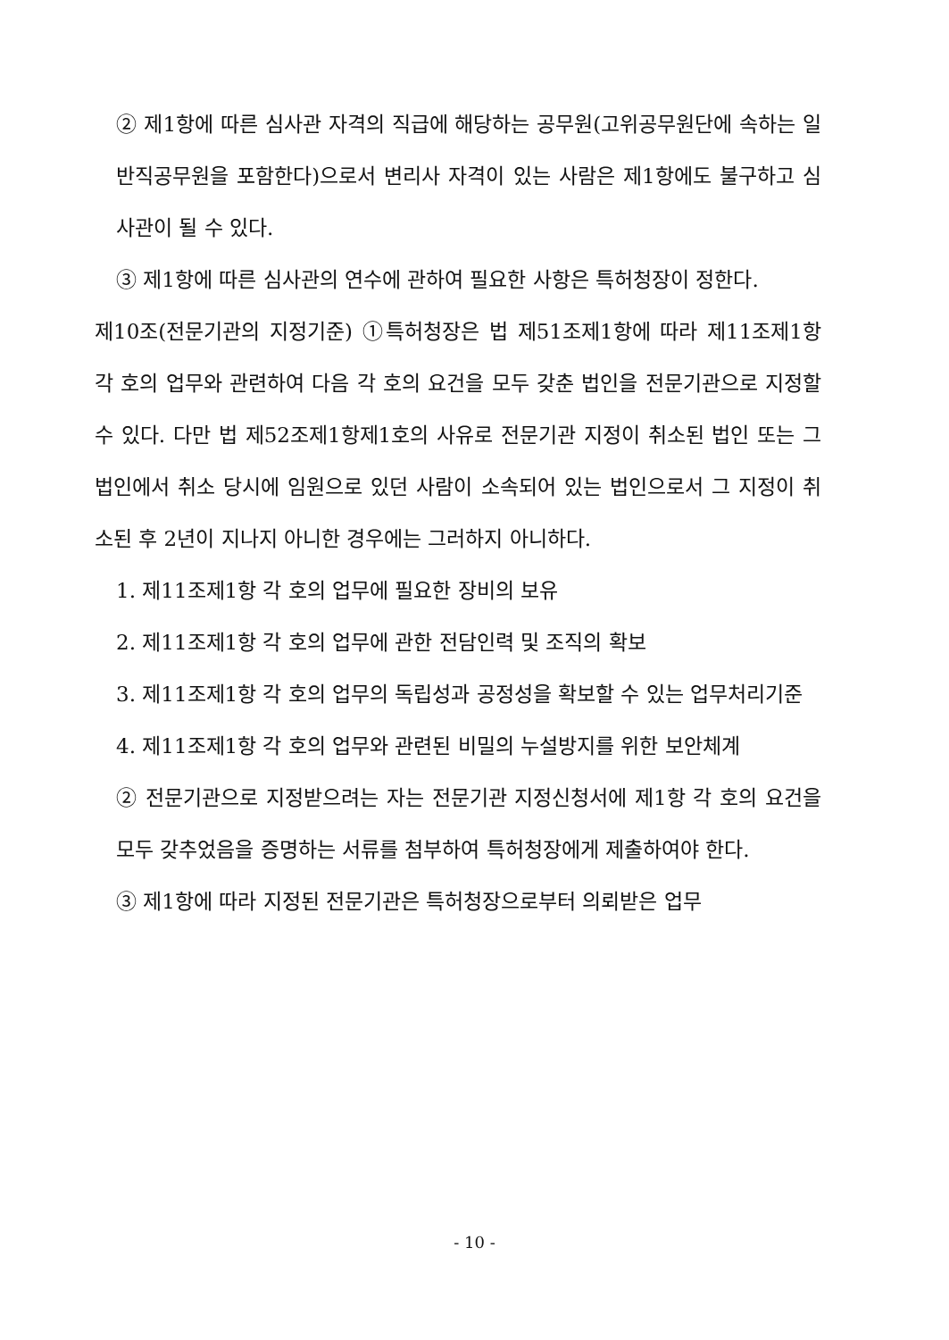② 제1항에 따른 심사관 자격의 직급에 해당하는 공무원(고위공무원단에 속하는 일반직공무원을 포함한다)으로서 변리사 자격이 있는 사람은 제1항에도 불구하고 심사관이 될 수 있다.
③ 제1항에 따른 심사관의 연수에 관하여 필요한 사항은 특허청장이 정한다.
제10조(전문기관의 지정기준) ①특허청장은 법 제51조제1항에 따라 제11조제1항 각 호의 업무와 관련하여 다음 각 호의 요건을 모두 갖춘 법인을 전문기관으로 지정할 수 있다. 다만 법 제52조제1항제1호의 사유로 전문기관 지정이 취소된 법인 또는 그 법인에서 취소 당시에 임원으로 있던 사람이 소속되어 있는 법인으로서 그 지정이 취소된 후 2년이 지나지 아니한 경우에는 그러하지 아니하다.
1. 제11조제1항 각 호의 업무에 필요한 장비의 보유
2. 제11조제1항 각 호의 업무에 관한 전담인력 및 조직의 확보
3. 제11조제1항 각 호의 업무의 독립성과 공정성을 확보할 수 있는 업무처리기준
4. 제11조제1항 각 호의 업무와 관련된 비밀의 누설방지를 위한 보안체계
② 전문기관으로 지정받으려는 자는 전문기관 지정신청서에 제1항 각 호의 요건을 모두 갖추었음을 증명하는 서류를 첨부하여 특허청장에게 제출하여야 한다.
③ 제1항에 따라 지정된 전문기관은 특허청장으로부터 의뢰받은 업무
- 10 -